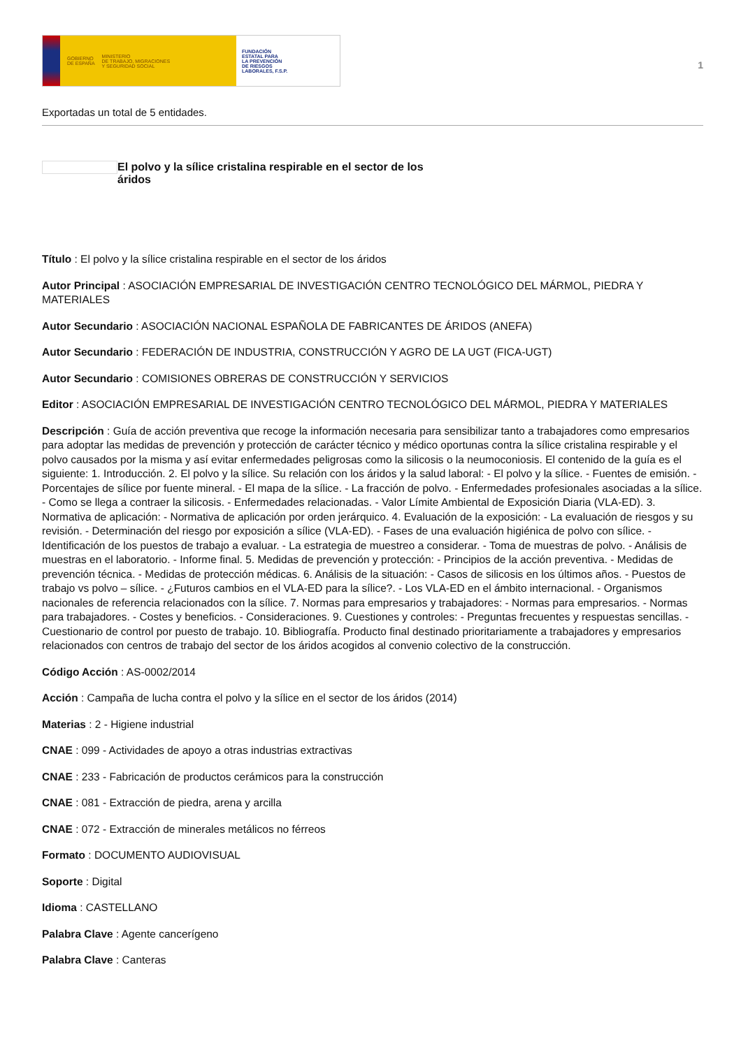GOBIERNO
DE ESPAÑA MINISTERIO
DE TRABAJO, MIGRACIONES
Y SEGURIDAD SOCIAL
FUNDACIÓN
ESTATAL PARA
LA PREVENCIÓN
DE RIESGOS
LABORALES, F.S.P.
1
Exportadas un total de 5 entidades.
El polvo y la sílice cristalina respirable en el sector de los áridos
Título : El polvo y la sílice cristalina respirable en el sector de los áridos
Autor Principal : ASOCIACIÓN EMPRESARIAL DE INVESTIGACIÓN CENTRO TECNOLÓGICO DEL MÁRMOL, PIEDRA Y MATERIALES
Autor Secundario : ASOCIACIÓN NACIONAL ESPAÑOLA DE FABRICANTES DE ÁRIDOS (ANEFA)
Autor Secundario : FEDERACIÓN DE INDUSTRIA, CONSTRUCCIÓN Y AGRO DE LA UGT (FICA-UGT)
Autor Secundario : COMISIONES OBRERAS DE CONSTRUCCIÓN Y SERVICIOS
Editor : ASOCIACIÓN EMPRESARIAL DE INVESTIGACIÓN CENTRO TECNOLÓGICO DEL MÁRMOL, PIEDRA Y MATERIALES
Descripción : Guía de acción preventiva que recoge la información necesaria para sensibilizar tanto a trabajadores como empresarios para adoptar las medidas de prevención y protección de carácter técnico y médico oportunas contra la sílice cristalina respirable y el polvo causados por la misma y así evitar enfermedades peligrosas como la silicosis o la neumoconiosis. El contenido de la guía es el siguiente: 1. Introducción. 2. El polvo y la sílice. Su relación con los áridos y la salud laboral: - El polvo y la sílice. - Fuentes de emisión. - Porcentajes de sílice por fuente mineral. - El mapa de la sílice. - La fracción de polvo. - Enfermedades profesionales asociadas a la sílice. - Como se llega a contraer la silicosis. - Enfermedades relacionadas. - Valor Límite Ambiental de Exposición Diaria (VLA-ED). 3. Normativa de aplicación: - Normativa de aplicación por orden jerárquico. 4. Evaluación de la exposición: - La evaluación de riesgos y su revisión. - Determinación del riesgo por exposición a sílice (VLA-ED). - Fases de una evaluación higiénica de polvo con sílice. - Identificación de los puestos de trabajo a evaluar. - La estrategia de muestreo a considerar. - Toma de muestras de polvo. - Análisis de muestras en el laboratorio. - Informe final. 5. Medidas de prevención y protección: - Principios de la acción preventiva. - Medidas de prevención técnica. - Medidas de protección médicas. 6. Análisis de la situación: - Casos de silicosis en los últimos años. - Puestos de trabajo vs polvo – sílice. - ¿Futuros cambios en el VLA-ED para la sílice?. - Los VLA-ED en el ámbito internacional. - Organismos nacionales de referencia relacionados con la sílice. 7. Normas para empresarios y trabajadores: - Normas para empresarios. - Normas para trabajadores. - Costes y beneficios. - Consideraciones. 9. Cuestiones y controles: - Preguntas frecuentes y respuestas sencillas. - Cuestionario de control por puesto de trabajo. 10. Bibliografía. Producto final destinado prioritariamente a trabajadores y empresarios relacionados con centros de trabajo del sector de los áridos acogidos al convenio colectivo de la construcción.
Código Acción : AS-0002/2014
Acción : Campaña de lucha contra el polvo y la sílice en el sector de los áridos (2014)
Materias : 2 - Higiene industrial
CNAE : 099 - Actividades de apoyo a otras industrias extractivas
CNAE : 233 - Fabricación de productos cerámicos para la construcción
CNAE : 081 - Extracción de piedra, arena y arcilla
CNAE : 072 - Extracción de minerales metálicos no férreos
Formato : DOCUMENTO AUDIOVISUAL
Soporte : Digital
Idioma : CASTELLANO
Palabra Clave : Agente cancerígeno
Palabra Clave : Canteras